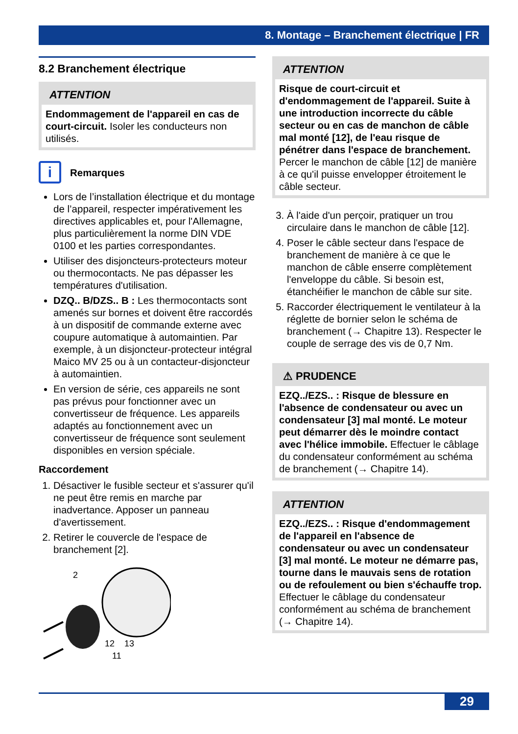8. Montage – Branchement électrique | FR
8.2 Branchement électrique
ATTENTION
Endommagement de l'appareil en cas de court-circuit. Isoler les conducteurs non utilisés.
i
Remarques
Lors de l’installation électrique et du montage de l’appareil, respecter impérativement les directives applicables et, pour l'Allemagne, plus particulièrement la norme DIN VDE 0100 et les parties correspondantes.
Utiliser des disjoncteurs-protecteurs moteur ou thermocontacts. Ne pas dépasser les températures d'utilisation.
DZQ.. B/DZS.. B : Les thermocontacts sont amenés sur bornes et doivent être raccordés à un dispositif de commande externe avec coupure automatique à automaintien. Par exemple, à un disjoncteur-protecteur intégral Maico MV 25 ou à un contacteur-disjoncteur à automaintien.
En version de série, ces appareils ne sont pas prévus pour fonctionner avec un convertisseur de fréquence. Les appareils adaptés au fonctionnement avec un convertisseur de fréquence sont seulement disponibles en version spéciale.
Raccordement
1. Désactiver le fusible secteur et s'assurer qu'il ne peut être remis en marche par inadvertance. Apposer un panneau d'avertissement.
2. Retirer le couvercle de l'espace de branchement [2].
2
12
13
11
ATTENTION
Risque de court-circuit et d'endommagement de l'appareil. Suite à une introduction incorrecte du câble secteur ou en cas de manchon de câble mal monté [12], de l'eau risque de pénétrer dans l'espace de branchement. Percer le manchon de câble [12] de manière à ce qu'il puisse envelopper étroitement le câble secteur.
3. À l'aide d'un perçoir, pratiquer un trou circulaire dans le manchon de câble [12].
4. Poser le câble secteur dans l'espace de branchement de manière à ce que le manchon de câble enserre complètement l'enveloppe du câble. Si besoin est, étanchéifier le manchon de câble sur site.
5. Raccorder électriquement le ventilateur à la réglette de bornier selon le schéma de branchement (→ Chapitre 13). Respecter le couple de serrage des vis de 0,7 Nm.
⚠ PRUDENCE
EZQ../EZS.. : Risque de blessure en l'absence de condensateur ou avec un condensateur [3] mal monté. Le moteur peut démarrer dès le moindre contact avec l'hélice immobile. Effectuer le câblage du condensateur conformément au schéma de branchement (→ Chapitre 14).
ATTENTION
EZQ../EZS.. : Risque d'endommagement de l'appareil en l'absence de condensateur ou avec un condensateur [3] mal monté. Le moteur ne démarre pas, tourne dans le mauvais sens de rotation ou de refoulement ou bien s'échauffe trop. Effectuer le câblage du condensateur conformément au schéma de branchement (→ Chapitre 14).
29